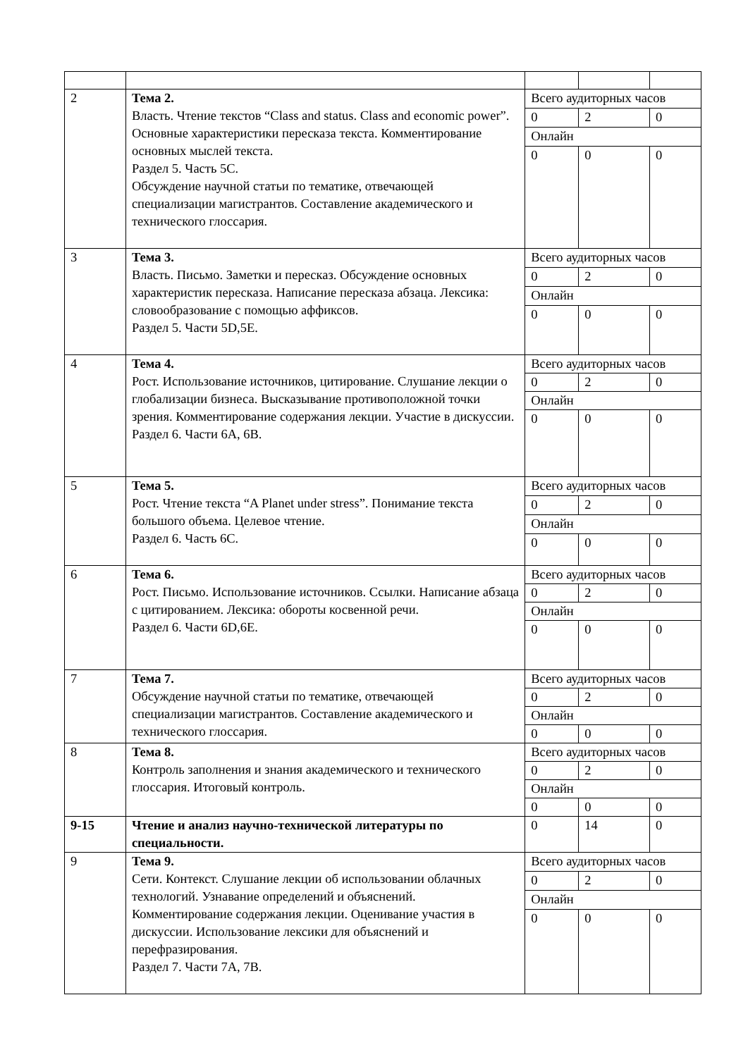| 2 | Тема 2. Власть. Чтение текстов “Class and status. Class and economic power”. Основные характеристики пересказа текста. Комментирование основных мыслей текста. Раздел 5. Часть 5С. Обсуждение научной статьи по тематике, отвечающей специализации магистрантов. Составление академического и технического глоссария. | Всего аудиторных часов | | |
| | | 0 | 2 | 0 |
| | | Онлайн | | |
| | | 0 | 0 | 0 |
| 3 | Тема 3. Власть. Письмо. Заметки и пересказ. Обсуждение основных характеристик пересказа. Написание пересказа абзаца. Лексика: словообразование с помощью аффиксов. Раздел 5. Части 5D,5E. | Всего аудиторных часов | | |
| | | 0 | 2 | 0 |
| | | Онлайн | | |
| | | 0 | 0 | 0 |
| 4 | Тема 4. Рост. Использование источников, цитирование. Слушание лекции о глобализации бизнеса. Высказывание противоположной точки зрения. Комментирование содержания лекции. Участие в дискуссии. Раздел 6. Части 6А, 6В. | Всего аудиторных часов | | |
| | | 0 | 2 | 0 |
| | | Онлайн | | |
| | | 0 | 0 | 0 |
| 5 | Тема 5. Рост. Чтение текста “A Planet under stress”. Понимание текста большого объема. Целевое чтение. Раздел 6. Часть 6С. | Всего аудиторных часов | | |
| | | 0 | 2 | 0 |
| | | Онлайн | | |
| | | 0 | 0 | 0 |
| 6 | Тема 6. Рост. Письмо. Использование источников. Ссылки. Написание абзаца с цитированием. Лексика: обороты косвенной речи. Раздел 6. Части 6D,6E. | Всего аудиторных часов | | |
| | | 0 | 2 | 0 |
| | | Онлайн | | |
| | | 0 | 0 | 0 |
| 7 | Тема 7. Обсуждение научной статьи по тематике, отвечающей специализации магистрантов. Составление академического и технического глоссария. | Всего аудиторных часов | | |
| | | 0 | 2 | 0 |
| | | Онлайн | | |
| | | 0 | 0 | 0 |
| 8 | Тема 8. Контроль заполнения и знания академического и технического глоссария. Итоговый контроль. | Всего аудиторных часов | | |
| | | 0 | 2 | 0 |
| | | Онлайн | | |
| | | 0 | 0 | 0 |
| 9-15 | Чтение и анализ научно-технической литературы по специальности. | 0 | 14 | 0 |
| 9 | Тема 9. Сети. Контекст. Слушание лекции об использовании облачных технологий. Узнавание определений и объяснений. Комментирование содержания лекции. Оценивание участия в дискуссии. Использование лексики для объяснений и перефразирования. Раздел 7. Части 7А, 7В. | Всего аудиторных часов | | |
| | | 0 | 2 | 0 |
| | | Онлайн | | |
| | | 0 | 0 | 0 |